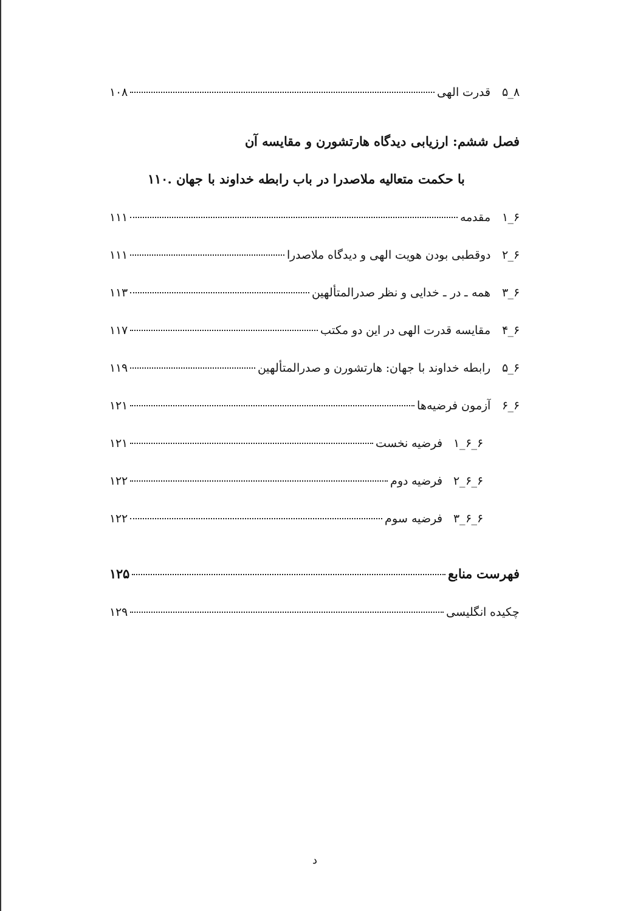۸_۵ قدرت الهی ۱۰۸
فصل ششم: ارزیابی دیدگاه هارتشورن و مقایسه آن
با حکمت متعالیه ملاصدرا در باب رابطه خداوند با جهان .۱۱۰
۶_۱ مقدمه ۱۱۱
۶_۲ دوقطبی بودن هویت الهی و دیدگاه ملاصدرا ۱۱۱
۶_۳ همه ـ در ـ خدایی و نظر صدرالمتألهین ۱۱۳
۶_۴ مقایسه قدرت الهی در این دو مکتب ۱۱۷
۶_۵ رابطه خداوند با جهان: هارتشورن و صدرالمتألهین ۱۱۹
۶_۶ آزمون فرضیه‌ها ۱۲۱
۶_۶_۱ فرضیه نخست ۱۲۱
۶_۶_۲ فرضیه دوم ۱۲۲
۶_۶_۳ فرضیه سوم ۱۲۲
فهرست منابع ۱۲۵
چکیده انگلیسی ۱۲۹
د